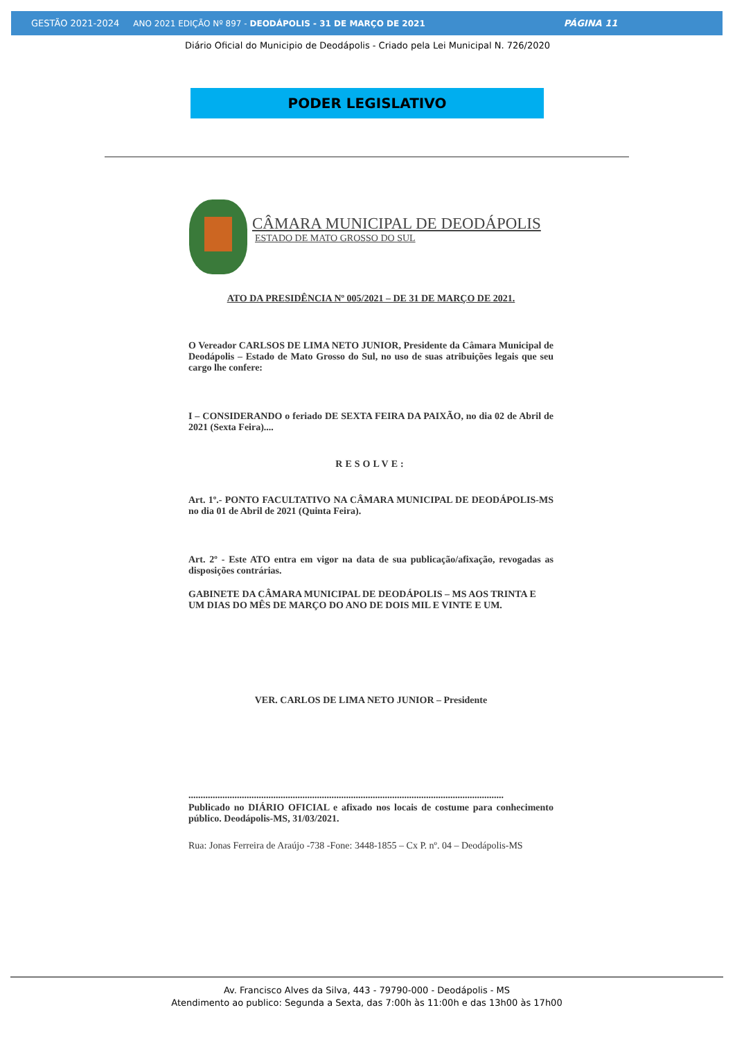GESTÃO 2021-2024 ANO 2021 EDIÇÃO Nº 897 - DEODÁPOLIS - 31 DE MARÇO DE 2021 PÁGINA 11
Diário Oficial do Municipio de Deodápolis - Criado pela Lei Municipal N. 726/2020
PODER LEGISLATIVO
CÂMARA MUNICIPAL DE DEODÁPOLIS
ESTADO DE MATO GROSSO DO SUL
ATO DA PRESIDÊNCIA Nº 005/2021 – DE 31 DE MARÇO DE 2021.
O Vereador CARLSOS DE LIMA NETO JUNIOR, Presidente da Câmara Municipal de Deodápolis – Estado de Mato Grosso do Sul, no uso de suas atribuições legais que seu cargo lhe confere:
I – CONSIDERANDO o feriado DE SEXTA FEIRA DA PAIXÃO, no dia 02 de Abril de 2021 (Sexta Feira)....
RESOLVE:
Art. 1º.- PONTO FACULTATIVO NA CÂMARA MUNICIPAL DE DEODÁPOLIS-MS no dia 01 de Abril de 2021 (Quinta Feira).
Art. 2º - Este ATO entra em vigor na data de sua publicação/afixação, revogadas as disposições contrárias.
GABINETE DA CÂMARA MUNICIPAL DE DEODÁPOLIS – MS AOS TRINTA E UM DIAS DO MÊS DE MARÇO DO ANO DE DOIS MIL E VINTE E UM.
VER. CARLOS DE LIMA NETO JUNIOR – Presidente
..................................................................................................................................
Publicado no DIÁRIO OFICIAL e afixado nos locais de costume para conhecimento público. Deodápolis-MS, 31/03/2021.
Rua: Jonas Ferreira de Araújo -738 -Fone: 3448-1855 – Cx P. nº. 04 – Deodápolis-MS
Av. Francisco Alves da Silva, 443 - 79790-000 - Deodápolis - MS
Atendimento ao publico: Segunda a Sexta, das 7:00h às 11:00h e das 13h00 às 17h00